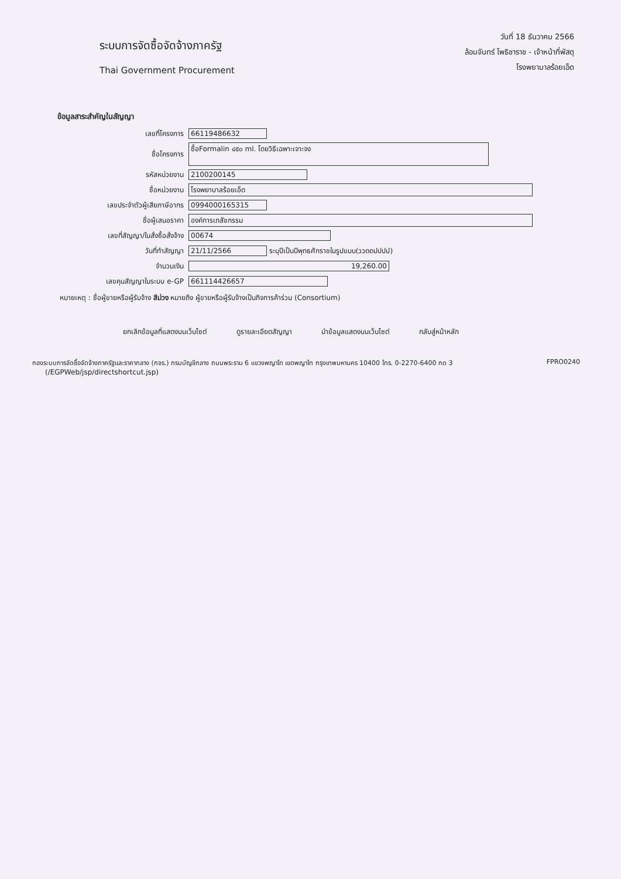ระบบการจัดซื้อจัดจ้างภาครัฐ
Thai Government Procurement
วันที่ 18 ธันวาคม 2566
ล้อมจันทร์ โพธิชาราช - เจ้าหน้าที่พัสดุ
โรงพยาบาลร้อยเอ็ด
ข้อมูลสาระสำคัญในสัญญา
| เลขที่โครงการ | 66119486632 |
| ชื่อโครงการ | ซื้อFormalin ๔๕๐ ml. โดยวิธีเฉพาะเจาะจง |
| รหัสหน่วยงาน | 2100200145 |
| ชื่อหน่วยงาน | โรงพยาบาลร้อยเอ็ด |
| เลขประจำตัวผู้เสียภาษีอากร | 0994000165315 |
| ชื่อผู้เสนอราคา | องค์การเภสัชกรรม |
| เลขที่สัญญา/ใบสั่งซื้อสั่งจ้าง | 00674 |
| วันที่ทำสัญญา | 21/11/2566 ระบุปีเป็นปีพุทธศักราชในรูปแบบ(ววดดปปปป) |
| จำนวนเงิน | 19,260.00 |
| เลขคุมสัญญาในระบบ e-GP | 661114426657 |
หมายเหตุ : ชื่อผู้ขายหรือผู้รับจ้าง สีม่วง หมายถึง ผู้ขายหรือผู้รับจ้างเป็นกิจการค้าร่วม (Consortium)
ยกเลิกข้อมูลที่แสดงบนเว็บไซต์ ดูรายละเอียดสัญญา นำข้อมูลแสดงบนเว็บไซต์ กลับสู่หน้าหลัก
กองระบบการจัดซื้อจัดจ้างภาครัฐและราคากลาง (กจร.) กรมบัญชีกลาง ถนนพระราม 6 แขวงพญาไท เขตพญาไท กรุงเทพมหานคร 10400 โทร. 0-2270-6400 กด 3
(/EGPWeb/jsp/directshortcut.jsp)
FPRO0240